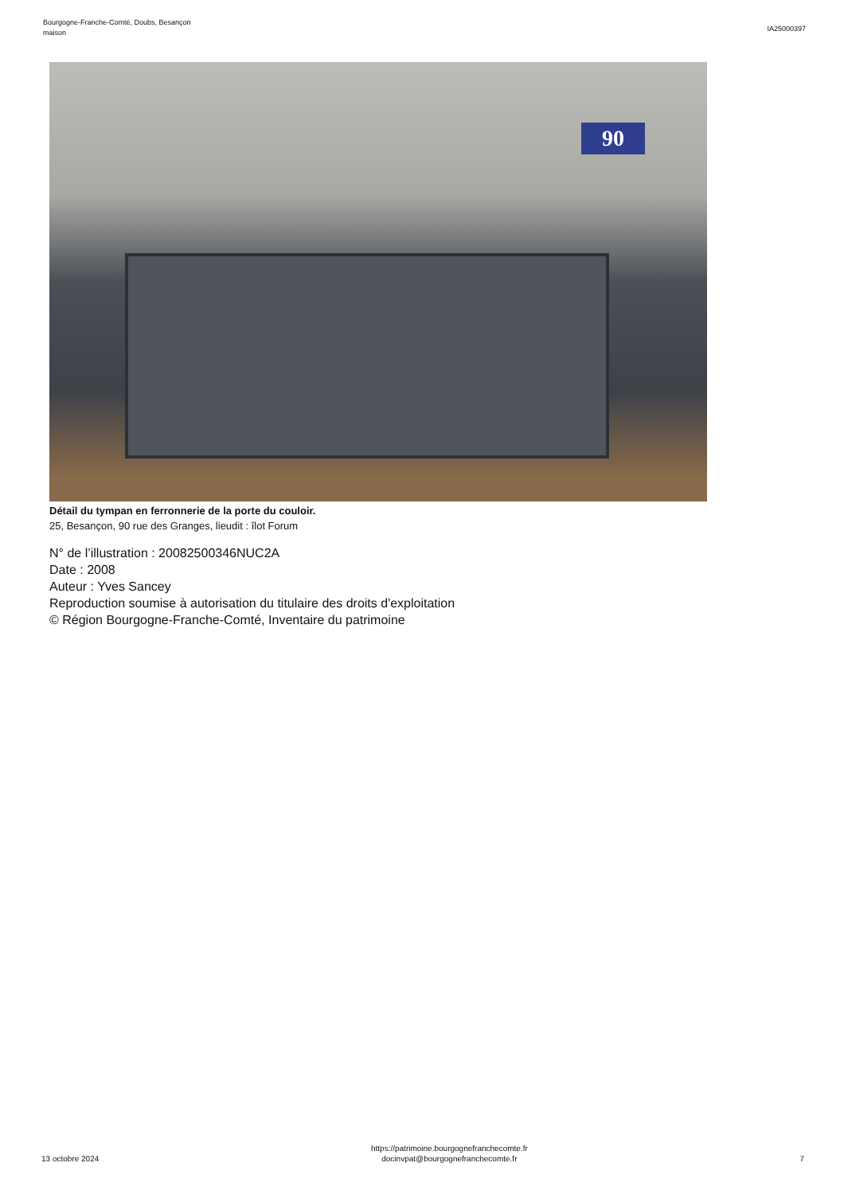Bourgogne-Franche-Comté, Doubs, Besançon
maison
IA25000397
90
Détail du tympan en ferronnerie de la porte du couloir.
25, Besançon, 90 rue des Granges, lieudit : îlot Forum
N° de l’illustration : 20082500346NUC2A
Date : 2008
Auteur : Yves Sancey
Reproduction soumise à autorisation du titulaire des droits d'exploitation
© Région Bourgogne-Franche-Comté, Inventaire du patrimoine
13 octobre 2024
https://patrimoine.bourgognefranchecomte.fr
docinvpat@bourgognefranchecomte.fr
7